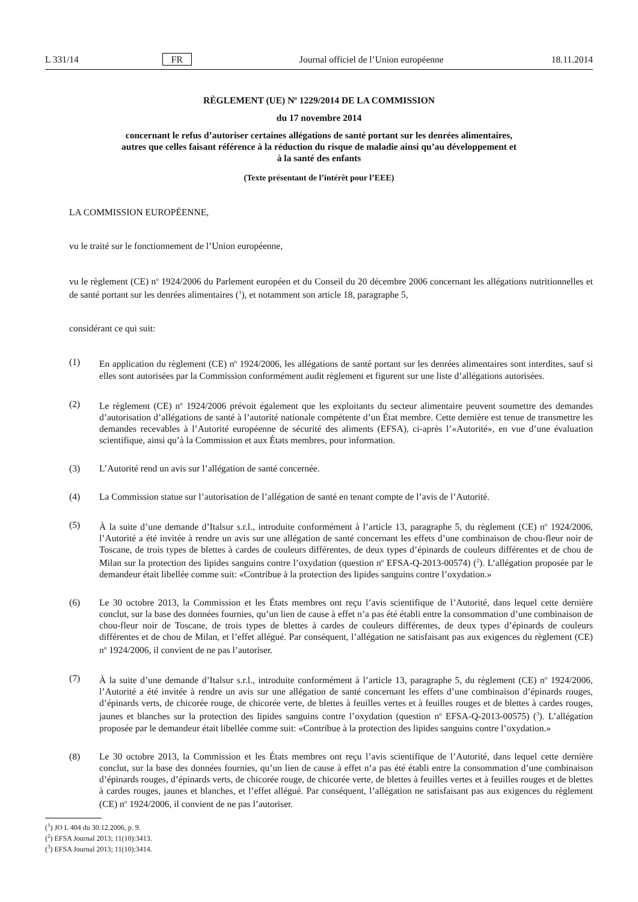L 331/14 FR Journal officiel de l’Union européenne 18.11.2014
RÈGLEMENT (UE) N<sup>o</sup> 1229/2014 DE LA COMMISSION
du 17 novembre 2014
concernant le refus d’autoriser certaines allégations de santé portant sur les denrées alimentaires,
autres que celles faisant référence à la réduction du risque de maladie ainsi qu’au développement et
à la santé des enfants
(Texte présentant de l’intérêt pour l’EEE)
LA COMMISSION EUROPÉENNE,
vu le traité sur le fonctionnement de l’Union européenne,
vu le règlement (CE) n<sup>o</sup> 1924/2006 du Parlement européen et du Conseil du 20 décembre 2006 concernant les allégations nutritionnelles et de santé portant sur les denrées alimentaires (<sup>1</sup>), et notamment son article 18, paragraphe 5,
considérant ce qui suit:
(1) En application du règlement (CE) n<sup>o</sup> 1924/2006, les allégations de santé portant sur les denrées alimentaires sont interdites, sauf si elles sont autorisées par la Commission conformément audit règlement et figurent sur une liste d’allégations autorisées.
(2) Le règlement (CE) n<sup>o</sup> 1924/2006 prévoit également que les exploitants du secteur alimentaire peuvent soumettre des demandes d’autorisation d’allégations de santé à l’autorité nationale compétente d’un État membre. Cette dernière est tenue de transmettre les demandes recevables à l’Autorité européenne de sécurité des aliments (EFSA), ci-après l’«Autorité», en vue d’une évaluation scientifique, ainsi qu’à la Commission et aux États membres, pour information.
(3) L’Autorité rend un avis sur l’allégation de santé concernée.
(4) La Commission statue sur l’autorisation de l’allégation de santé en tenant compte de l’avis de l’Autorité.
(5) À la suite d’une demande d’Italsur s.r.l., introduite conformément à l’article 13, paragraphe 5, du règlement (CE) n<sup>o</sup> 1924/2006, l’Autorité a été invitée à rendre un avis sur une allégation de santé concernant les effets d’une combinaison de chou-fleur noir de Toscane, de trois types de blettes à cardes de couleurs différentes, de deux types d’épinards de couleurs différentes et de chou de Milan sur la protection des lipides sanguins contre l’oxydation (question n<sup>o</sup> EFSA-Q-2013-00574) (<sup>2</sup>). L’allégation proposée par le demandeur était libellée comme suit: «Contribue à la protection des lipides sanguins contre l’oxydation.»
(6) Le 30 octobre 2013, la Commission et les États membres ont reçu l’avis scientifique de l’Autorité, dans lequel cette dernière conclut, sur la base des données fournies, qu’un lien de cause à effet n’a pas été établi entre la consommation d’une combinaison de chou-fleur noir de Toscane, de trois types de blettes à cardes de couleurs différentes, de deux types d’épinards de couleurs différentes et de chou de Milan, et l’effet allégué. Par conséquent, l’allégation ne satisfaisant pas aux exigences du règlement (CE) n<sup>o</sup> 1924/2006, il convient de ne pas l’autoriser.
(7) À la suite d’une demande d’Italsur s.r.l., introduite conformément à l’article 13, paragraphe 5, du règlement (CE) n<sup>o</sup> 1924/2006, l’Autorité a été invitée à rendre un avis sur une allégation de santé concernant les effets d’une combinaison d’épinards rouges, d’épinards verts, de chicorée rouge, de chicorée verte, de blettes à feuilles vertes et à feuilles rouges et de blettes à cardes rouges, jaunes et blanches sur la protection des lipides sanguins contre l’oxydation (question n<sup>o</sup> EFSA-Q-2013-00575) (<sup>3</sup>). L’allégation proposée par le demandeur était libellée comme suit: «Contribue à la protection des lipides sanguins contre l’oxydation.»
(8) Le 30 octobre 2013, la Commission et les États membres ont reçu l’avis scientifique de l’Autorité, dans lequel cette dernière conclut, sur la base des données fournies, qu’un lien de cause à effet n’a pas été établi entre la consommation d’une combinaison d’épinards rouges, d’épinards verts, de chicorée rouge, de chicorée verte, de blettes à feuilles vertes et à feuilles rouges et de blettes à cardes rouges, jaunes et blanches, et l’effet allégué. Par conséquent, l’allégation ne satisfaisant pas aux exigences du règlement (CE) n<sup>o</sup> 1924/2006, il convient de ne pas l’autoriser.
(<sup>1</sup>) JO L 404 du 30.12.2006, p. 9.
(<sup>2</sup>) EFSA Journal 2013; 11(10):3413.
(<sup>3</sup>) EFSA Journal 2013; 11(10):3414.